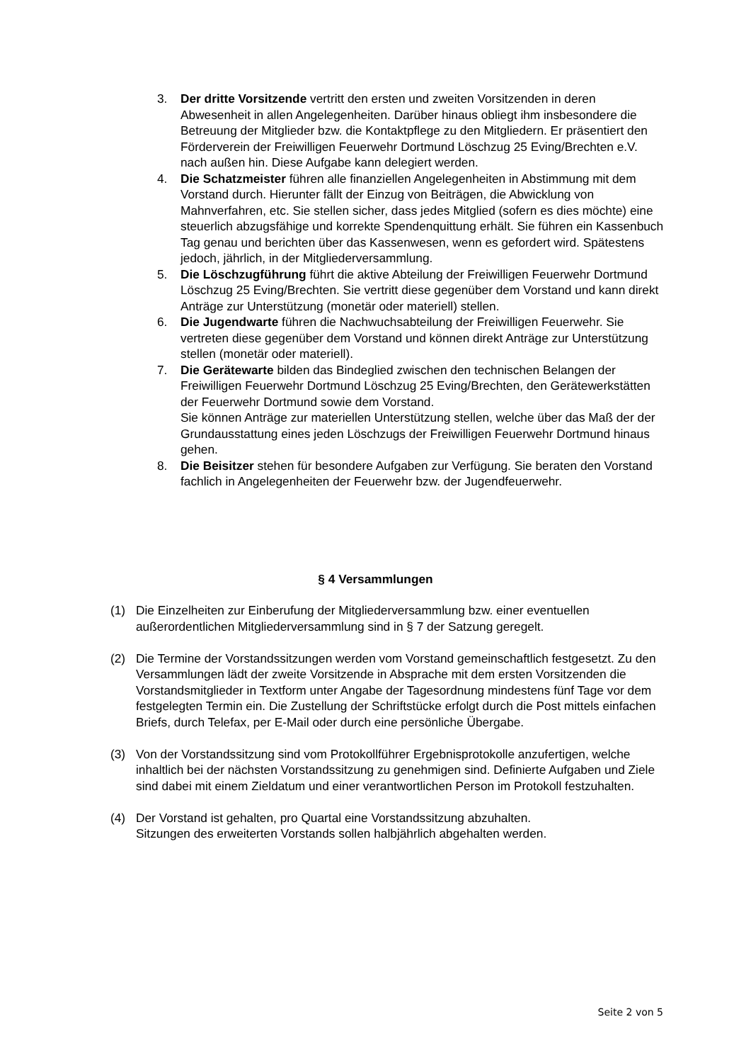3. Der dritte Vorsitzende vertritt den ersten und zweiten Vorsitzenden in deren Abwesenheit in allen Angelegenheiten. Darüber hinaus obliegt ihm insbesondere die Betreuung der Mitglieder bzw. die Kontaktpflege zu den Mitgliedern. Er präsentiert den Förderverein der Freiwilligen Feuerwehr Dortmund Löschzug 25 Eving/Brechten e.V. nach außen hin. Diese Aufgabe kann delegiert werden.
4. Die Schatzmeister führen alle finanziellen Angelegenheiten in Abstimmung mit dem Vorstand durch. Hierunter fällt der Einzug von Beiträgen, die Abwicklung von Mahnverfahren, etc. Sie stellen sicher, dass jedes Mitglied (sofern es dies möchte) eine steuerlich abzugsfähige und korrekte Spendenquittung erhält. Sie führen ein Kassenbuch Tag genau und berichten über das Kassenwesen, wenn es gefordert wird. Spätestens jedoch, jährlich, in der Mitgliederversammlung.
5. Die Löschzugführung führt die aktive Abteilung der Freiwilligen Feuerwehr Dortmund Löschzug 25 Eving/Brechten. Sie vertritt diese gegenüber dem Vorstand und kann direkt Anträge zur Unterstützung (monetär oder materiell) stellen.
6. Die Jugendwarte führen die Nachwuchsabteilung der Freiwilligen Feuerwehr. Sie vertreten diese gegenüber dem Vorstand und können direkt Anträge zur Unterstützung stellen (monetär oder materiell).
7. Die Gerätewarte bilden das Bindeglied zwischen den technischen Belangen der Freiwilligen Feuerwehr Dortmund Löschzug 25 Eving/Brechten, den Gerätewerkstätten der Feuerwehr Dortmund sowie dem Vorstand.
Sie können Anträge zur materiellen Unterstützung stellen, welche über das Maß der der Grundausstattung eines jeden Löschzugs der Freiwilligen Feuerwehr Dortmund hinaus gehen.
8. Die Beisitzer stehen für besondere Aufgaben zur Verfügung. Sie beraten den Vorstand fachlich in Angelegenheiten der Feuerwehr bzw. der Jugendfeuerwehr.
§ 4 Versammlungen
(1) Die Einzelheiten zur Einberufung der Mitgliederversammlung bzw. einer eventuellen außerordentlichen Mitgliederversammlung sind in § 7 der Satzung geregelt.
(2) Die Termine der Vorstandssitzungen werden vom Vorstand gemeinschaftlich festgesetzt. Zu den Versammlungen lädt der zweite Vorsitzende in Absprache mit dem ersten Vorsitzenden die Vorstandsmitglieder in Textform unter Angabe der Tagesordnung mindestens fünf Tage vor dem festgelegten Termin ein. Die Zustellung der Schriftstücke erfolgt durch die Post mittels einfachen Briefs, durch Telefax, per E-Mail oder durch eine persönliche Übergabe.
(3) Von der Vorstandssitzung sind vom Protokollführer Ergebnisprotokolle anzufertigen, welche inhaltlich bei der nächsten Vorstandssitzung zu genehmigen sind. Definierte Aufgaben und Ziele sind dabei mit einem Zieldatum und einer verantwortlichen Person im Protokoll festzuhalten.
(4) Der Vorstand ist gehalten, pro Quartal eine Vorstandssitzung abzuhalten.
Sitzungen des erweiterten Vorstands sollen halbjährlich abgehalten werden.
Seite 2 von 5